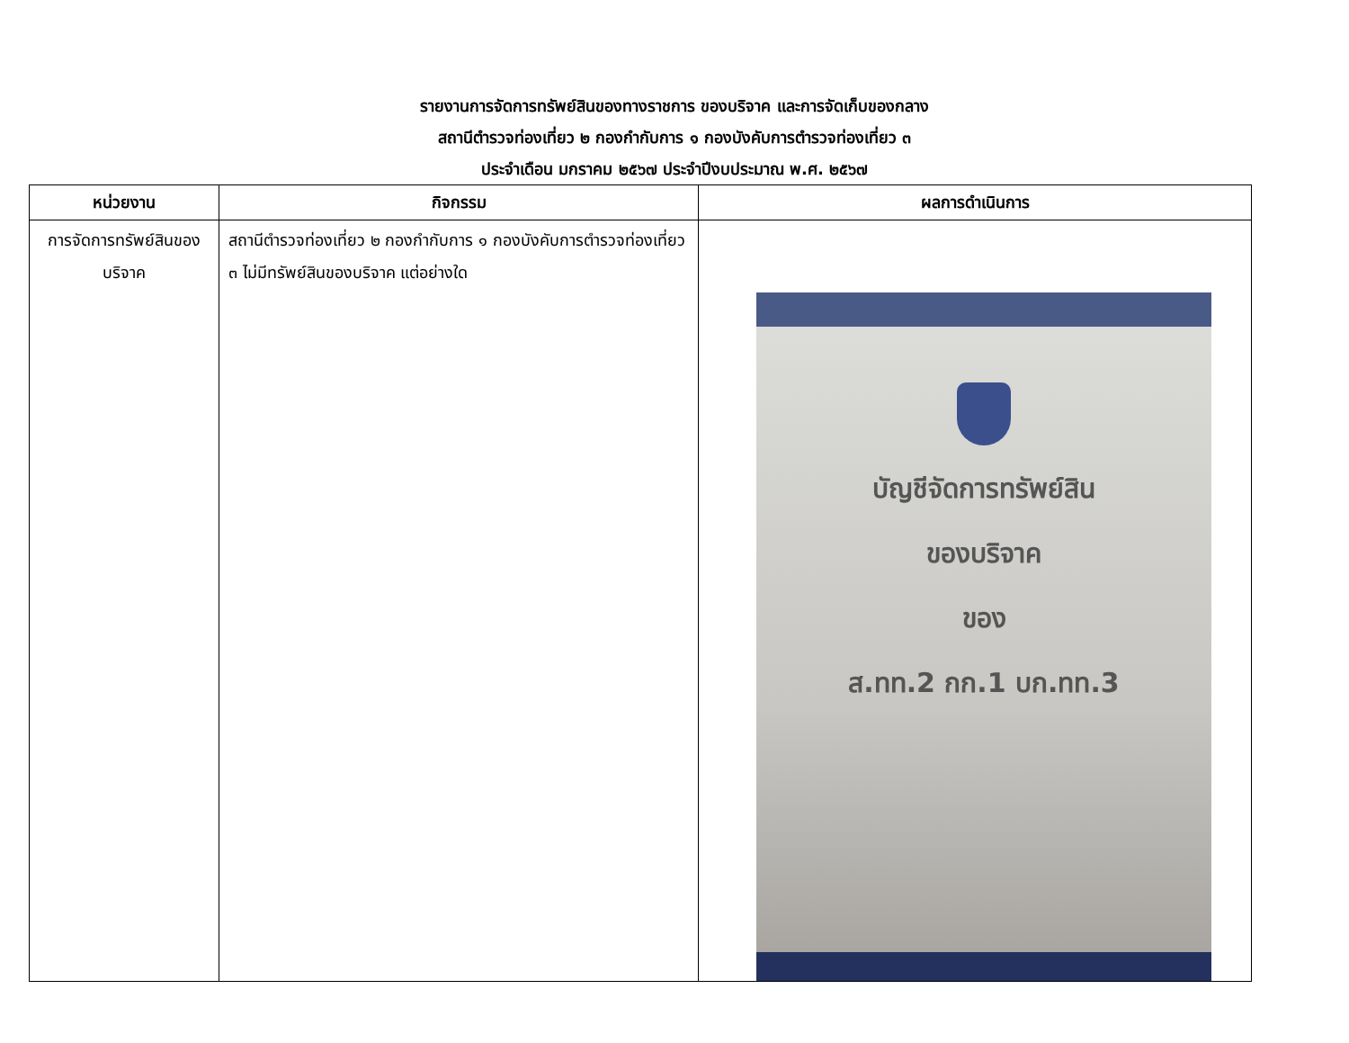รายงานการจัดการทรัพย์สินของทางราชการ ของบริจาค และการจัดเก็บของกลาง
สถานีตำรวจท่องเที่ยว ๒ กองกำกับการ ๑ กองบังคับการตำรวจท่องเที่ยว ๓
ประจำเดือน มกราคม ๒๕๖๗ ประจำปีงบประมาณ พ.ศ. ๒๕๖๗
| หน่วยงาน | กิจกรรม | ผลการดำเนินการ |
| --- | --- | --- |
| การจัดการทรัพย์สินของบริจาค | สถานีตำรวจท่องเที่ยว ๒ กองกำกับการ ๑ กองบังคับการตำรวจท่องเที่ยว ๓ ไม่มีทรัพย์สินของบริจาค แต่อย่างใด | บัญชีจัดการทรัพย์สิน ของบริจาค ของ ส.ทท.2 กก.1 บก.ทท.3 |